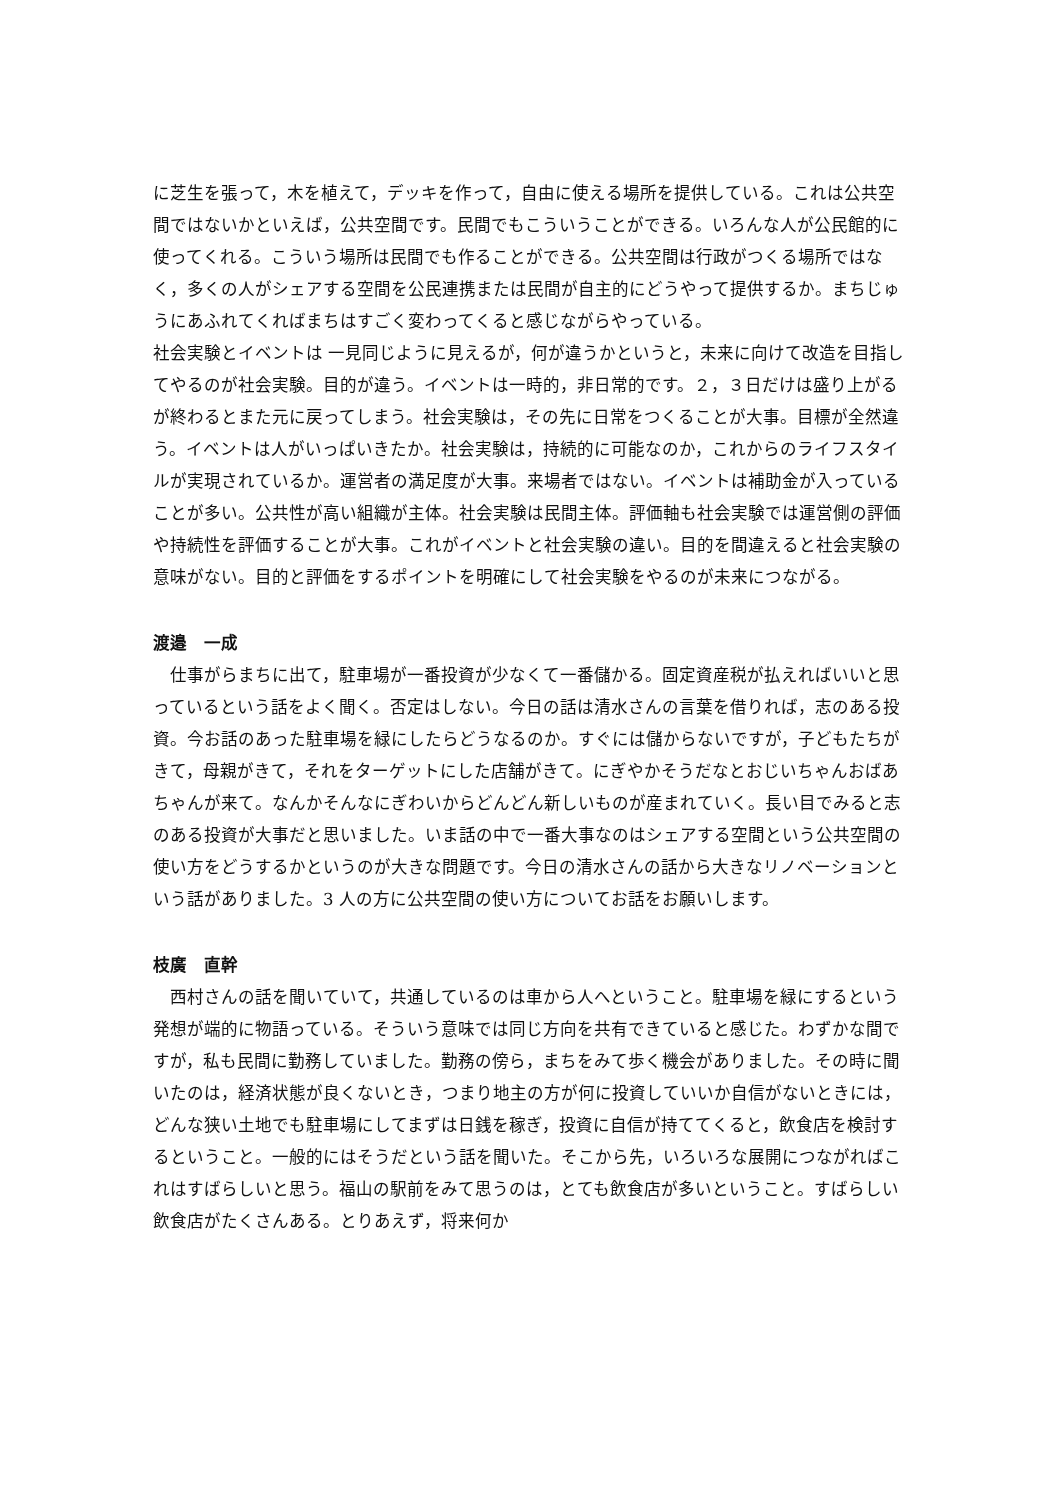に芝生を張って，木を植えて，デッキを作って，自由に使える場所を提供している。これは公共空間ではないかといえば，公共空間です。民間でもこういうことができる。いろんな人が公民館的に使ってくれる。こういう場所は民間でも作ることができる。公共空間は行政がつくる場所ではなく，多くの人がシェアする空間を公民連携または民間が自主的にどうやって提供するか。まちじゅうにあふれてくればまちはすごく変わってくると感じながらやっている。
社会実験とイベントは 一見同じように見えるが，何が違うかというと，未来に向けて改造を目指してやるのが社会実験。目的が違う。イベントは一時的，非日常的です。２，３日だけは盛り上がるが終わるとまた元に戻ってしまう。社会実験は，その先に日常をつくることが大事。目標が全然違う。イベントは人がいっぱいきたか。社会実験は，持続的に可能なのか，これからのライフスタイルが実現されているか。運営者の満足度が大事。来場者ではない。イベントは補助金が入っていることが多い。公共性が高い組織が主体。社会実験は民間主体。評価軸も社会実験では運営側の評価や持続性を評価することが大事。これがイベントと社会実験の違い。目的を間違えると社会実験の意味がない。目的と評価をするポイントを明確にして社会実験をやるのが未来につながる。
渡邉　一成
　仕事がらまちに出て，駐車場が一番投資が少なくて一番儲かる。固定資産税が払えればいいと思っているという話をよく聞く。否定はしない。今日の話は清水さんの言葉を借りれば，志のある投資。今お話のあった駐車場を緑にしたらどうなるのか。すぐには儲からないですが，子どもたちがきて，母親がきて，それをターゲットにした店舗がきて。にぎやかそうだなとおじいちゃんおばあちゃんが来て。なんかそんなにぎわいからどんどん新しいものが産まれていく。長い目でみると志のある投資が大事だと思いました。いま話の中で一番大事なのはシェアする空間という公共空間の使い方をどうするかというのが大きな問題です。今日の清水さんの話から大きなリノベーションという話がありました。3 人の方に公共空間の使い方についてお話をお願いします。
枝廣　直幹
　西村さんの話を聞いていて，共通しているのは車から人へということ。駐車場を緑にするという発想が端的に物語っている。そういう意味では同じ方向を共有できていると感じた。わずかな間ですが，私も民間に勤務していました。勤務の傍ら，まちをみて歩く機会がありました。その時に聞いたのは，経済状態が良くないとき，つまり地主の方が何に投資していいか自信がないときには，どんな狭い土地でも駐車場にしてまずは日銭を稼ぎ，投資に自信が持ててくると，飲食店を検討するということ。一般的にはそうだという話を聞いた。そこから先，いろいろな展開につながればこれはすばらしいと思う。福山の駅前をみて思うのは，とても飲食店が多いということ。すばらしい飲食店がたくさんある。とりあえず，将来何か